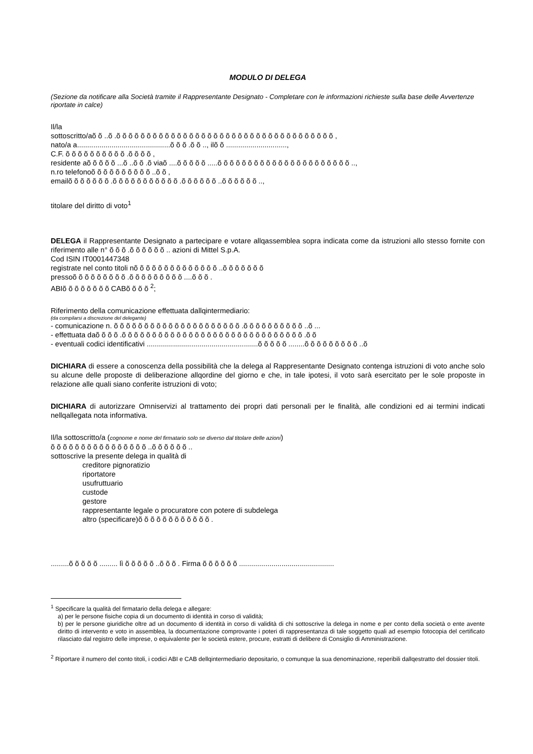MODULO DI DELEGA
(Sezione da notificare alla Società tramite il Rappresentante Designato - Completare con le informazioni richieste sulla base delle Avvertenze riportate in calce)
Il/la
sottoscritto/aõ õ ..õ .õ õ õ õ õ õ õ õ õ õ õ õ õ õ õ õ õ õ õ õ õ õ õ õ õ õ õ õ õ õ õ õ õ õ õ õ ,
nato/a a..............................................õ õ õ .õ õ .., ilõ õ ..............................,
C.F. õ õ õ õ õ õ õ õ õ õ .õ õ õ õ ,
residente aõ õ õ õ õ ...õ ..õ õ .õ viaõ ....õ õ õ õ õ .....õ õ õ õ õ õ õ õ õ õ õ õ õ õ õ õ õ õ õ õ õ õ ..,
n.ro telefonoõ õ õ õ õ õ õ õ õ õ ..õ õ ,
emailõ õ õ õ õ õ õ .õ õ õ õ õ õ õ õ õ õ õ .õ õ õ õ õ õ ..õ õ õ õ õ õ ..,
titolare del diritto di voto<sup>1</sup>
DELEGA il Rappresentante Designato a partecipare e votare allqassemblea sopra indicata come da istruzioni allo stesso fornite con riferimento alle n° õ õ õ .õ õ õ õ õ õ .. azioni di Mittel S.p.A.
Cod ISIN IT0001447348
registrate nel conto titoli nõ õ õ õ õ õ õ õ õ õ õ õ õ õ ..õ õ õ õ õ õ õ
pressoõ õ õ õ õ õ õ õ õ .õ õ õ õ õ õ õ õ õ ....õ õ õ .
ABIõ õ õ õ õ õ õ õ CABõ õ õ õ <sup>2</sup>;
Riferimento della comunicazione effettuata dallqintermediario:
(da compilarsi a discrezione del delegante)
- comunicazione n. õ õ õ õ õ õ õ õ õ õ õ õ õ õ õ õ õ õ õ õ õ .õ õ õ õ õ õ õ õ õ õ ..õ ...
- effettuata daõ õ õ õ .õ õ õ õ õ õ õ õ õ õ õ õ õ õ õ õ õ õ õ õ õ õ õ õ õ õ õ õ õ õ .õ õ
- eventuali codici identificativi .......................................................õ õ õ õ õ ........õ õ õ õ õ õ õ õ õ ..õ
DICHIARA di essere a conoscenza della possibilità che la delega al Rappresentante Designato contenga istruzioni di voto anche solo su alcune delle proposte di deliberazione allqordine del giorno e che, in tale ipotesi, il voto sarà esercitato per le sole proposte in relazione alle quali siano conferite istruzioni di voto;
DICHIARA di autorizzare Omniservizi al trattamento dei propri dati personali per le finalità, alle condizioni ed ai termini indicati nellqallegata nota informativa.
Il/la sottoscritto/a (cognome e nome del firmatario solo se diverso dal titolare delle azioni)
õ õ õ õ õ õ õ õ õ õ õ õ õ õ õ õ ..õ õ õ õ õ õ ..
sottoscrive la presente delega in qualità di
creditore pignoratizio
riportatore
usufruttuario
custode
gestore
rappresentante legale o procuratore con potere di subdelega
altro (specificare)õ õ õ õ õ õ õ õ õ õ õ õ .
.........õ õ õ õ õ ......... lì õ õ õ õ õ ..õ õ õ . Firma õ õ õ õ õ õ ...............................................
<sup>1</sup> Specificare la qualità del firmatario della delega e allegare:
a) per le persone fisiche copia di un documento di identità in corso di validità;
b) per le persone giuridiche oltre ad un documento di identità in corso di validità di chi sottoscrive la delega in nome e per conto della società o ente avente diritto di intervento e voto in assemblea, la documentazione comprovante i poteri di rappresentanza di tale soggetto quali ad esempio fotocopia del certificato rilasciato dal registro delle imprese, o equivalente per le società estere, procure, estratti di delibere di Consiglio di Amministrazione.
<sup>2</sup> Riportare il numero del conto titoli, i codici ABI e CAB dellqintermediario depositario, o comunque la sua denominazione, reperibili dallqestratto del dossier titoli.